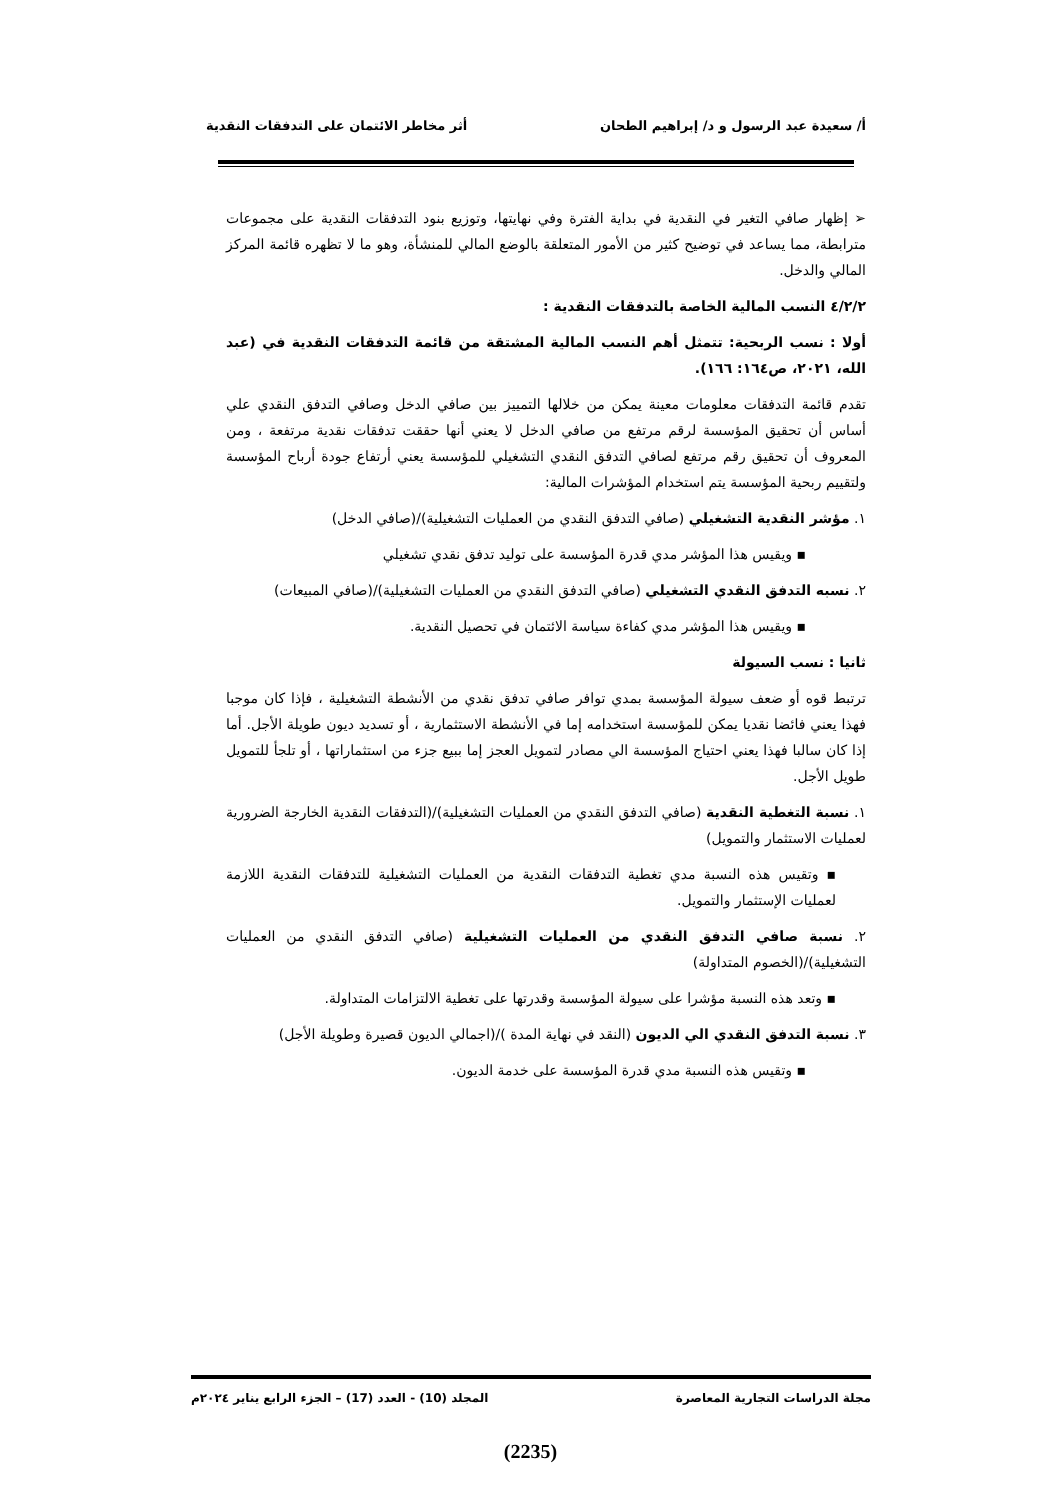أ/ سعيدة عبد الرسول و د/ إبراهيم الطحان أثر مخاطر الائتمان على التدفقات النقدية
➢ إظهار صافي التغير في النقدية في بداية الفترة وفي نهايتها، وتوزيع بنود التدفقات النقدية على مجموعات مترابطة، مما يساعد في توضيح كثير من الأمور المتعلقة بالوضع المالي للمنشأة، وهو ما لا تظهره قائمة المركز المالي والدخل.
٤/٢/٢ النسب المالية الخاصة بالتدفقات النقدية :
أولا : نسب الربحية: تتمثل أهم النسب المالية المشتقة من قائمة التدفقات النقدية في (عبد الله، ٢٠٢١، ص١٦٤: ١٦٦).
تقدم قائمة التدفقات معلومات معينة يمكن من خلالها التمييز بين صافي الدخل وصافي التدفق النقدي علي أساس أن تحقيق المؤسسة لرقم مرتفع من صافي الدخل لا يعني أنها حققت تدفقات نقدية مرتفعة ، ومن المعروف أن تحقيق رقم مرتفع لصافي التدفق النقدي التشغيلي للمؤسسة يعني أرتفاع جودة أرباح المؤسسة ولتقييم ربحية المؤسسة يتم استخدام المؤشرات المالية:
١. مؤشر النقدية التشغيلي (صافي التدفق النقدي من العمليات التشغيلية)/(صافي الدخل)
▪ ويقيس هذا المؤشر مدي قدرة المؤسسة على توليد تدفق نقدي تشغيلي
٢. نسبه التدفق النقدي التشغيلي (صافي التدفق النقدي من العمليات التشغيلية)/(صافي المبيعات)
▪ ويقيس هذا المؤشر مدي كفاءة سياسة الائتمان في تحصيل النقدية.
ثانيا : نسب السيولة
ترتبط قوه أو ضعف سيولة المؤسسة بمدي توافر صافي تدفق نقدي من الأنشطة التشغيلية ، فإذا كان موجبا فهذا يعني فائضا نقديا يمكن للمؤسسة استخدامه إما في الأنشطة الاستثمارية ، أو تسديد ديون طويلة الأجل. أما إذا كان سالبا فهذا يعني احتياج المؤسسة الي مصادر لتمويل العجز إما ببيع جزء من استثماراتها ، أو تلجأ للتمويل طويل الأجل.
١. نسبة التغطية النقدية (صافي التدفق النقدي من العمليات التشغيلية)/(التدفقات النقدية الخارجة الضرورية لعمليات الاستثمار والتمويل)
▪ وتقيس هذه النسبة مدي تغطية التدفقات النقدية من العمليات التشغيلية للتدفقات النقدية اللازمة لعمليات الإستثمار والتمويل.
٢. نسبة صافي التدفق النقدي من العمليات التشغيلية (صافي التدفق النقدي من العمليات التشغيلية)/(الخصوم المتداولة)
▪ وتعد هذه النسبة مؤشرا على سيولة المؤسسة وقدرتها على تغطية الالتزامات المتداولة.
٣. نسبة التدفق النقدي الي الديون (النقد في نهاية المدة )/(اجمالي الديون قصيرة وطويلة الأجل)
▪ وتقيس هذه النسبة مدي قدرة المؤسسة على خدمة الديون.
مجلة الدراسات التجارية المعاصرة المجلد (10) - العدد (17) – الجزء الرابع يناير ٢٠٢٤م
(2235)